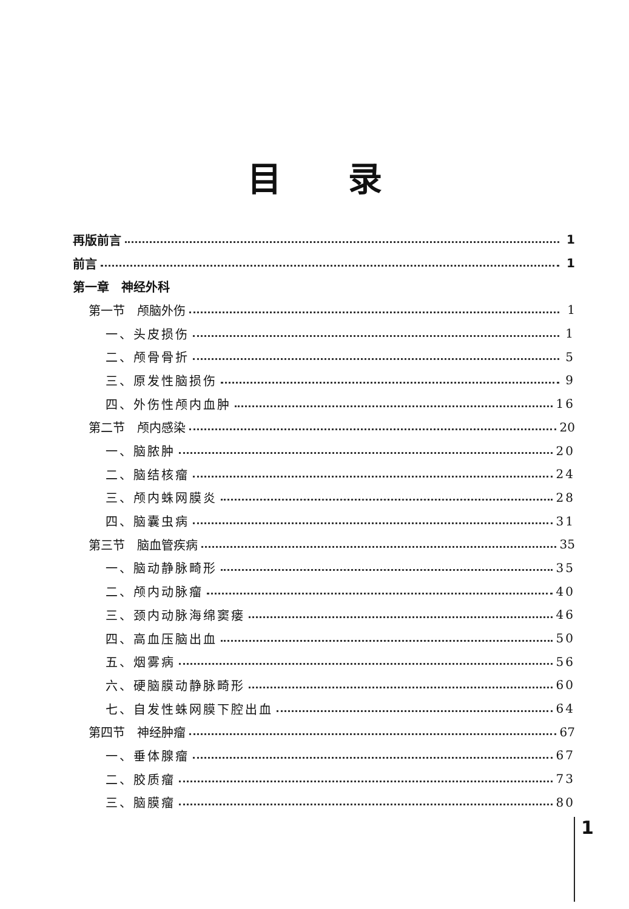目录
再版前言 1
前言 1
第一章　神经外科
第一节　颅脑外伤 1
一、头皮损伤 1
二、颅骨骨折 5
三、原发性脑损伤 9
四、外伤性颅内血肿 16
第二节　颅内感染 20
一、脑脓肿 20
二、脑结核瘤 24
三、颅内蛛网膜炎 28
四、脑囊虫病 31
第三节　脑血管疾病 35
一、脑动静脉畸形 35
二、颅内动脉瘤 40
三、颈内动脉海绵窦瘘 46
四、高血压脑出血 50
五、烟雾病 56
六、硬脑膜动静脉畸形 60
七、自发性蛛网膜下腔出血 64
第四节　神经肿瘤 67
一、垂体腺瘤 67
二、胶质瘤 73
三、脑膜瘤 80
1